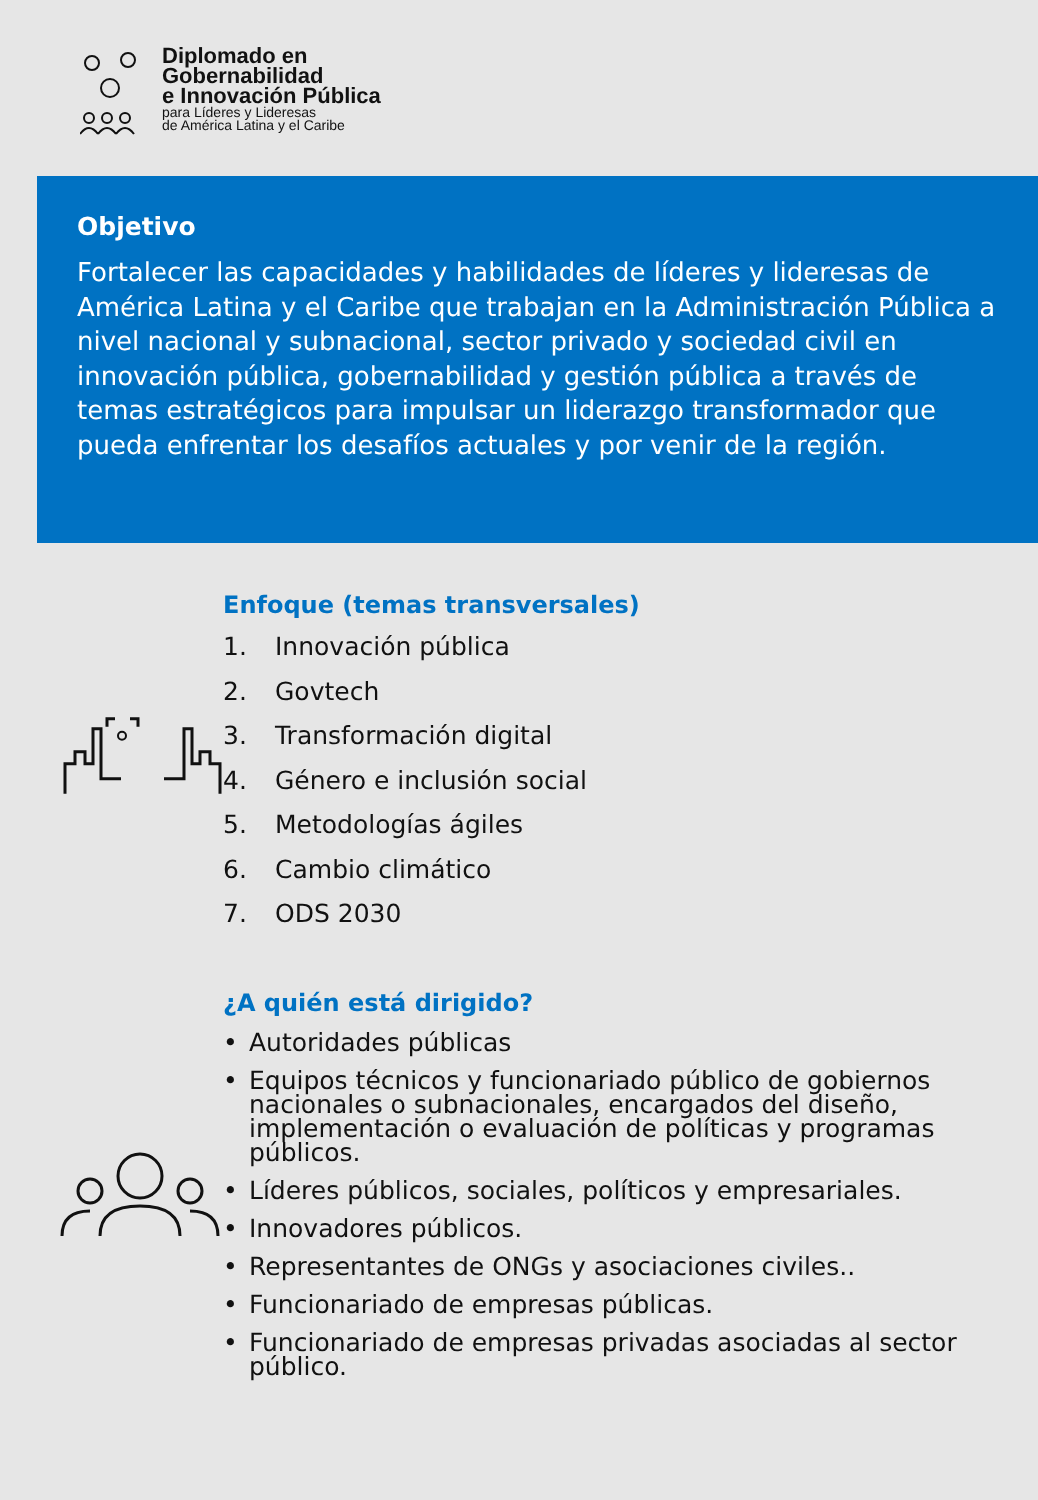Diplomado en
Gobernabilidad
e Innovación Pública
para Líderes y Lideresas
de América Latina y el Caribe
Objetivo
Fortalecer las capacidades y habilidades de líderes y lideresas de América Latina y el Caribe que trabajan en la Administración Pública a nivel nacional y subnacional, sector privado y sociedad civil en innovación pública, gobernabilidad y gestión pública a través de temas estratégicos para impulsar un liderazgo transformador que pueda enfrentar los desafíos actuales y por venir de la región.
Enfoque (temas transversales)
1. Innovación pública
2. Govtech
3. Transformación digital
4. Género e inclusión social
5. Metodologías ágiles
6. Cambio climático
7. ODS 2030
¿A quién está dirigido?
• Autoridades públicas
• Equipos técnicos y funcionariado público de gobiernos nacionales o subnacionales, encargados del diseño, implementación o evaluación de políticas y programas públicos.
• Líderes públicos, sociales, políticos y empresariales.
• Innovadores públicos.
• Representantes de ONGs y asociaciones civiles..
• Funcionariado de empresas públicas.
• Funcionariado de empresas privadas asociadas al sector público.